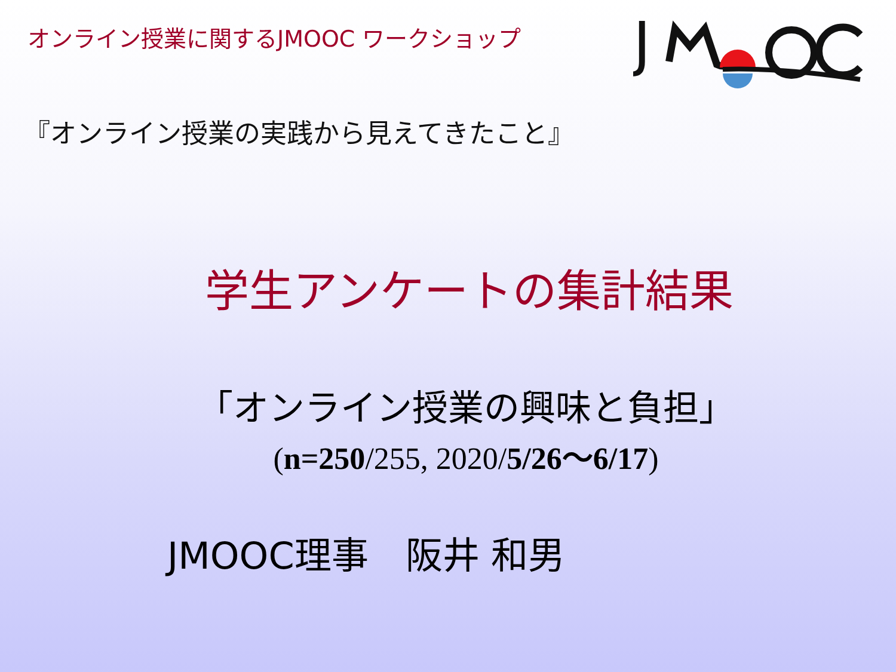オンライン授業に関するJMOOC ワークショップ
J
『オンライン授業の実践から見えてきたこと』
学生アンケートの集計結果
「オンライン授業の興味と負担」
(n=250/255, 2020/5/26～6/17)
JMOOC理事　阪井 和男